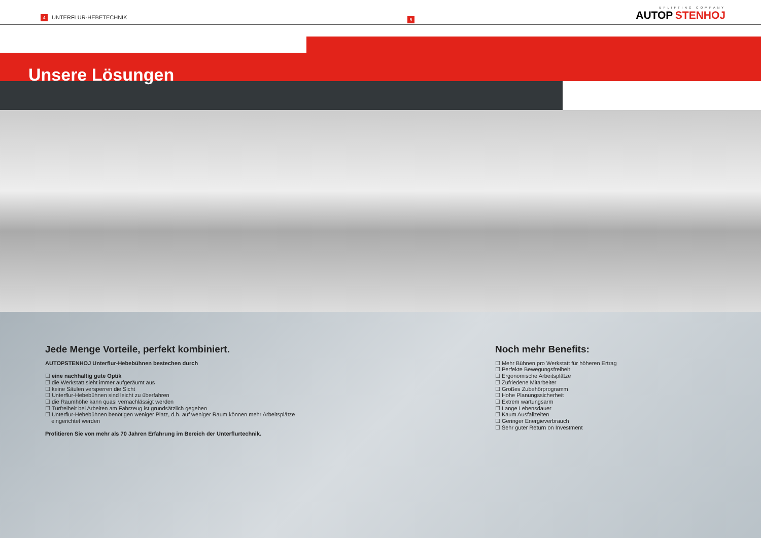4 UNTERFLUR-HEBETECHNIK 5
UPLIFTING COMPANY
AUTOP STENHOJ
Unsere Lösungen
Jede Menge Vorteile, perfekt kombiniert.
AUTOPSTENHOJ Unterflur-Hebebühnen bestechen durch
☐ eine nachhaltig gute Optik
☐ die Werkstatt sieht immer aufgeräumt aus
☐ keine Säulen versperren die Sicht
☐ Unterflur-Hebebühnen sind leicht zu überfahren
☐ die Raumhöhe kann quasi vernachlässigt werden
☐ Türfreiheit bei Arbeiten am Fahrzeug ist grundsätzlich gegeben
☐ Unterflur-Hebebühnen benötigen weniger Platz, d.h. auf weniger Raum können mehr Arbeitsplätze
eingerichtet werden
Profitieren Sie von mehr als 70 Jahren Erfahrung im Bereich der Unterflurtechnik.
Noch mehr Benefits:
☐ Mehr Bühnen pro Werkstatt für höheren Ertrag
☐ Perfekte Bewegungsfreiheit
☐ Ergonomische Arbeitsplätze
☐ Zufriedene Mitarbeiter
☐ Großes Zubehörprogramm
☐ Hohe Planungssicherheit
☐ Extrem wartungsarm
☐ Lange Lebensdauer
☐ Kaum Ausfallzeiten
☐ Geringer Energieverbrauch
☐ Sehr guter Return on Investment